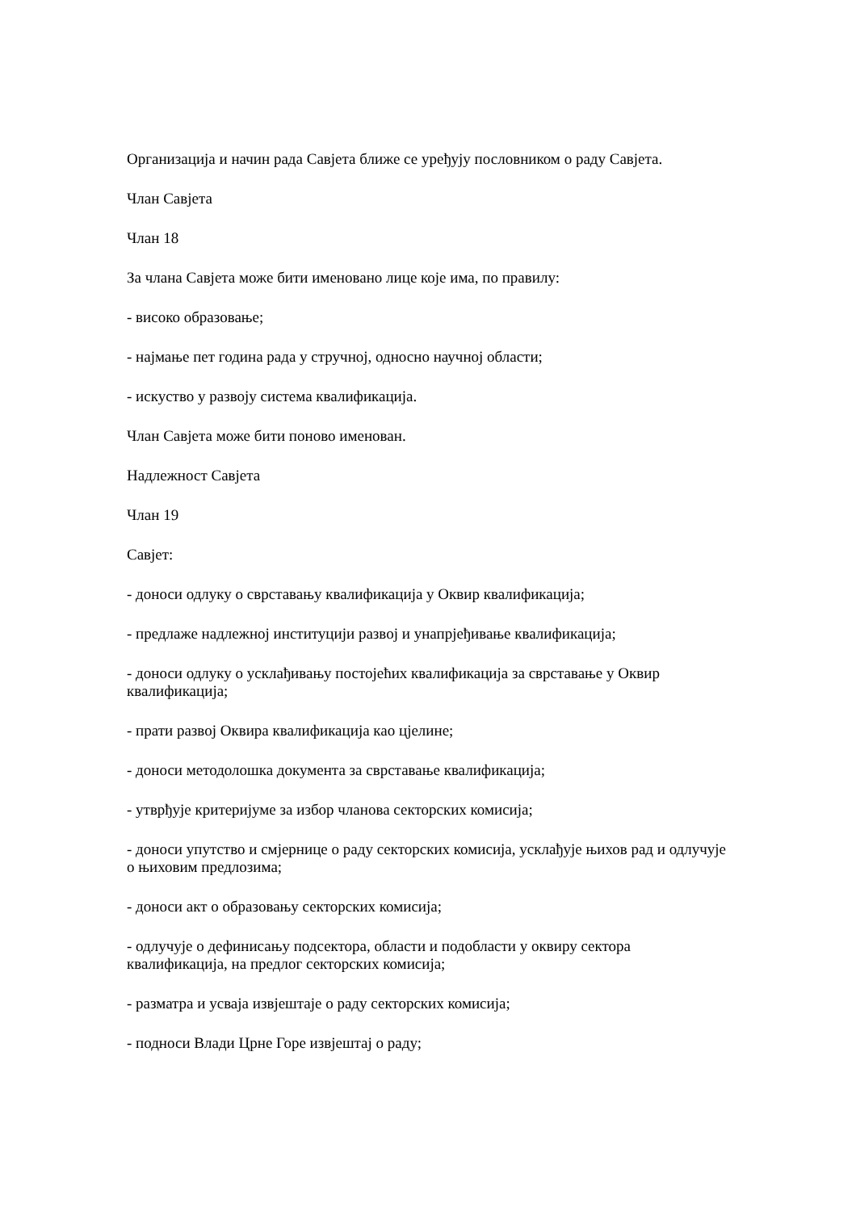Организација и начин рада Савјета ближе се уређују пословником о раду Савјета.
Члан Савјета
Члан 18
За члана Савјета може бити именовано лице које има, по правилу:
- високо образовање;
- најмање пет година рада у стручној, односно научној области;
- искуство у развоју система квалификација.
Члан Савјета може бити поново именован.
Надлежност Савјета
Члан 19
Савјет:
- доноси одлуку о сврставању квалификација у Оквир квалификација;
- предлаже надлежној институцији развој и унапрјеђивање квалификација;
- доноси одлуку о усклађивању постојећих квалификација за сврставање у Оквир квалификација;
- прати развој Оквира квалификација као цјелине;
- доноси методолошка документа за сврставање квалификација;
- утврђује критеријуме за избор чланова секторских комисија;
- доноси упутство и смјернице о раду секторских комисија, усклађује њихов рад и одлучује о њиховим предлозима;
- доноси акт о образовању секторских комисија;
- одлучује о дефинисању подсектора, области и подобласти у оквиру сектора квалификација, на предлог секторских комисија;
- разматра и усваја извјештаје о раду секторских комисија;
- подноси Влади Црне Горе извјештај о раду;